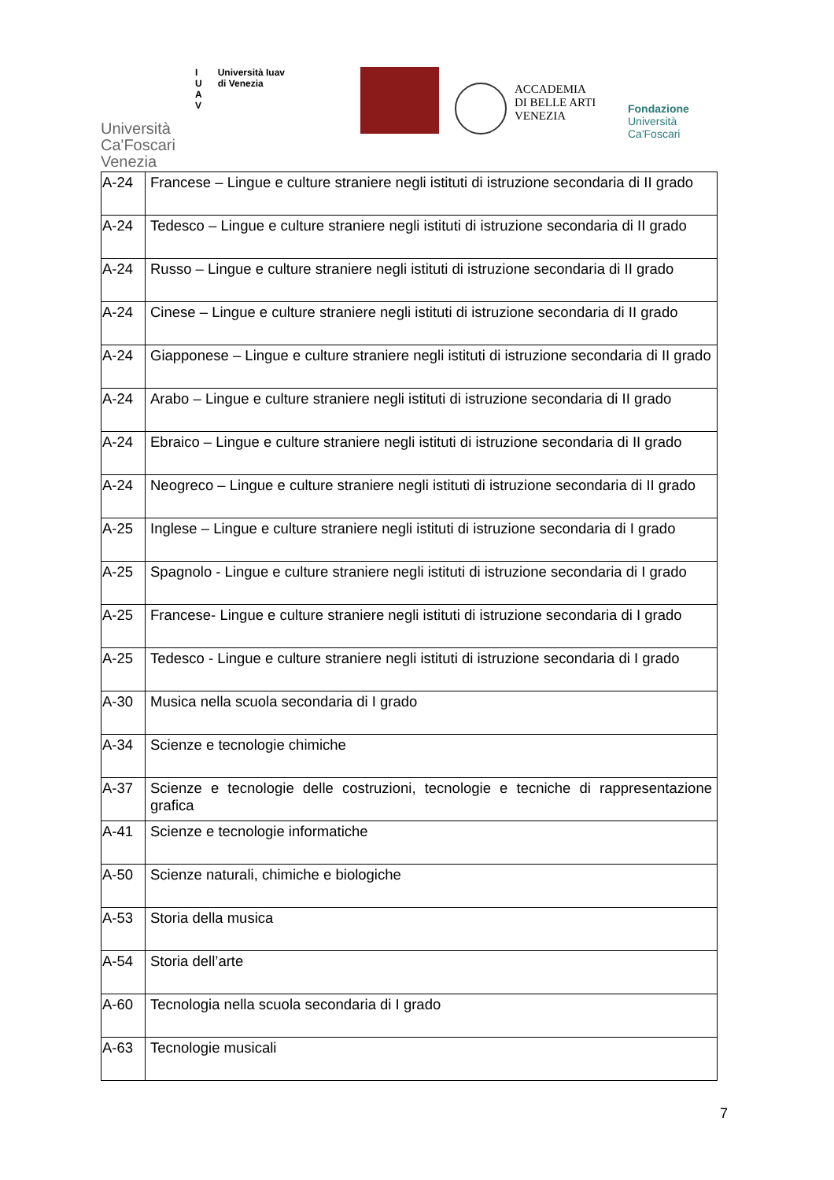Università
Ca'Foscari
Venezia
I
U
A
V
Università Iuav
di Venezia
ACCADEMIA
DI BELLE ARTI
VENEZIA
Fondazione
Università
Ca'Foscari
| A-24 | Francese – Lingue e culture straniere negli istituti di istruzione secondaria di II grado |
| A-24 | Tedesco – Lingue e culture straniere negli istituti di istruzione secondaria di II grado |
| A-24 | Russo – Lingue e culture straniere negli istituti di istruzione secondaria di II grado |
| A-24 | Cinese – Lingue e culture straniere negli istituti di istruzione secondaria di II grado |
| A-24 | Giapponese – Lingue e culture straniere negli istituti di istruzione secondaria di II grado |
| A-24 | Arabo – Lingue e culture straniere negli istituti di istruzione secondaria di II grado |
| A-24 | Ebraico – Lingue e culture straniere negli istituti di istruzione secondaria di II grado |
| A-24 | Neogreco – Lingue e culture straniere negli istituti di istruzione secondaria di II grado |
| A-25 | Inglese – Lingue e culture straniere negli istituti di istruzione secondaria di I grado |
| A-25 | Spagnolo - Lingue e culture straniere negli istituti di istruzione secondaria di I grado |
| A-25 | Francese- Lingue e culture straniere negli istituti di istruzione secondaria di I grado |
| A-25 | Tedesco - Lingue e culture straniere negli istituti di istruzione secondaria di I grado |
| A-30 | Musica nella scuola secondaria di I grado |
| A-34 | Scienze e tecnologie chimiche |
| A-37 | Scienze e tecnologie delle costruzioni, tecnologie e tecniche di rappresentazione grafica |
| A-41 | Scienze e tecnologie informatiche |
| A-50 | Scienze naturali, chimiche e biologiche |
| A-53 | Storia della musica |
| A-54 | Storia dell’arte |
| A-60 | Tecnologia nella scuola secondaria di I grado |
| A-63 | Tecnologie musicali |
7